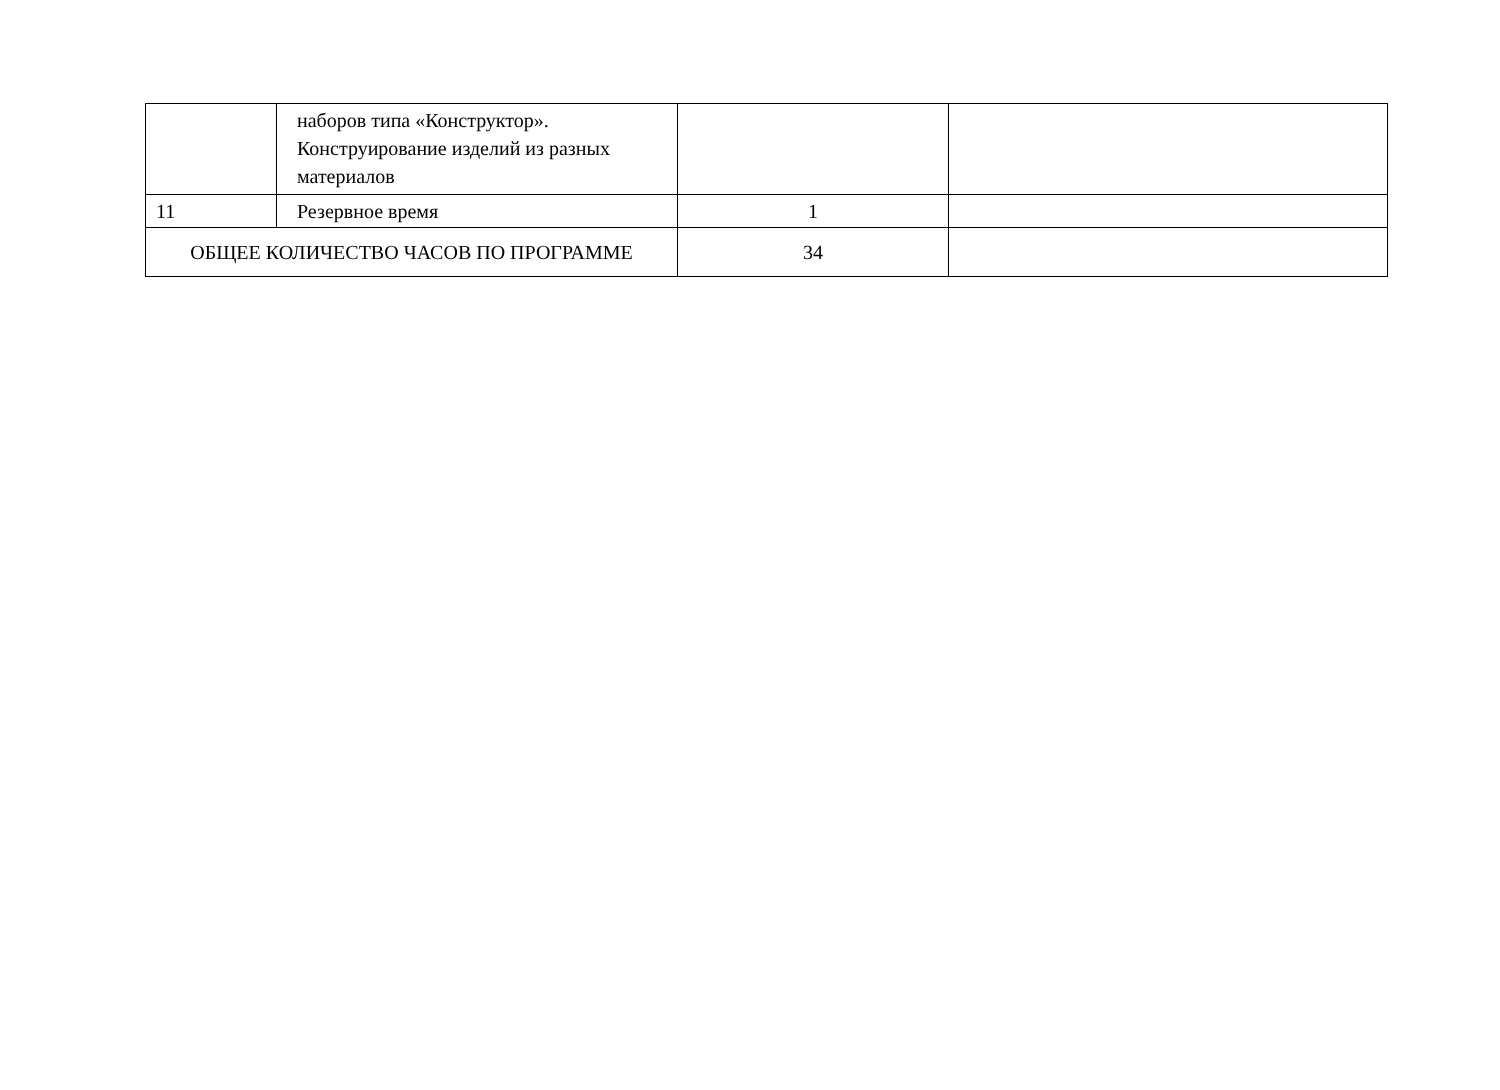| | наборов типа «Конструктор». Конструирование изделий из разных материалов | | |
| 11 | Резервное время | 1 | |
| ОБЩЕЕ КОЛИЧЕСТВО ЧАСОВ ПО ПРОГРАММЕ | | 34 | |